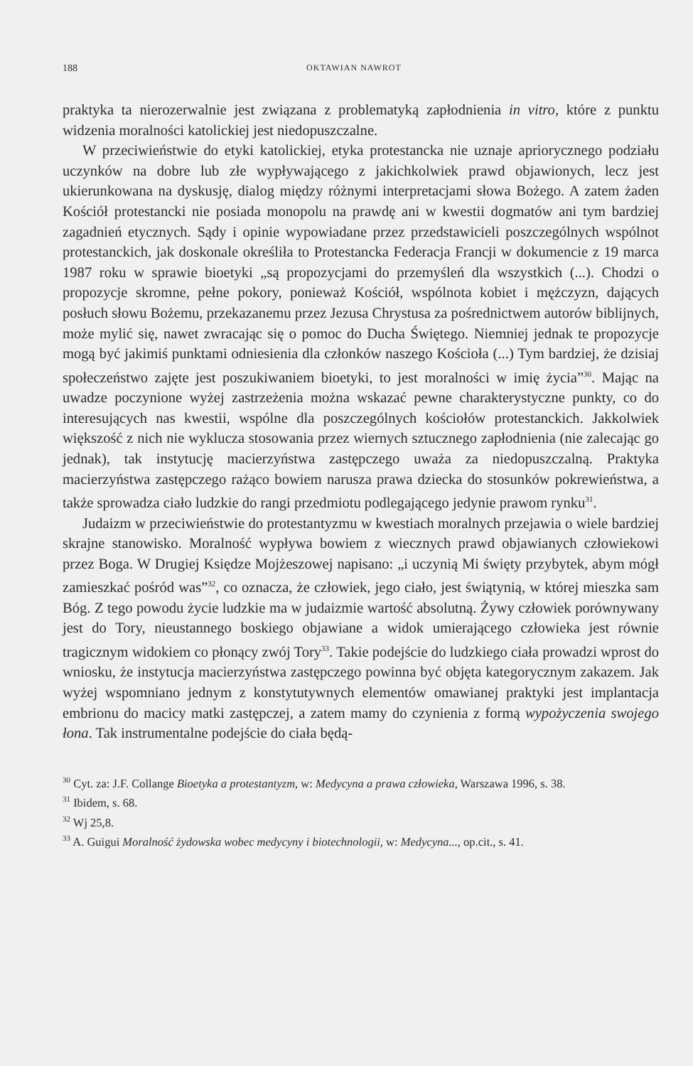188 OKTAWIAN NAWROT
praktyka ta nierozerwalnie jest związana z problematyką zapłodnienia in vitro, które z punktu widzenia moralności katolickiej jest niedopuszczalne.
W przeciwieństwie do etyki katolickiej, etyka protestancka nie uznaje apriorycznego podziału uczynków na dobre lub złe wypływającego z jakichkolwiek prawd objawionych, lecz jest ukierunkowana na dyskusję, dialog między różnymi interpretacjami słowa Bożego. A zatem żaden Kościół protestancki nie posiada monopolu na prawdę ani w kwestii dogmatów ani tym bardziej zagadnień etycznych. Sądy i opinie wypowiadane przez przedstawicieli poszczególnych wspólnot protestanckich, jak doskonale określiła to Protestancka Federacja Francji w dokumencie z 19 marca 1987 roku w sprawie bioetyki „są propozycjami do przemyśleń dla wszystkich (...). Chodzi o propozycje skromne, pełne pokory, ponieważ Kościół, wspólnota kobiet i mężczyzn, dających posłuch słowu Bożemu, przekazanemu przez Jezusa Chrystusa za pośrednictwem autorów biblijnych, może mylić się, nawet zwracając się o pomoc do Ducha Świętego. Niemniej jednak te propozycje mogą być jakimiś punktami odniesienia dla członków naszego Kościoła (...) Tym bardziej, że dzisiaj społeczeństwo zajęte jest poszukiwaniem bioetyki, to jest moralności w imię życia”<sup>30</sup>. Mając na uwadze poczynione wyżej zastrzeżenia można wskazać pewne charakterystyczne punkty, co do interesujących nas kwestii, wspólne dla poszczególnych kościołów protestanckich. Jakkolwiek większość z nich nie wyklucza stosowania przez wiernych sztucznego zapłodnienia (nie zalecając go jednak), tak instytucję macierzyństwa zastępczego uważa za niedopuszczalną. Praktyka macierzyństwa zastępczego rażąco bowiem narusza prawa dziecka do stosunków pokrewieństwa, a także sprowadza ciało ludzkie do rangi przedmiotu podlegającego jedynie prawom rynku<sup>31</sup>.
Judaizm w przeciwieństwie do protestantyzmu w kwestiach moralnych przejawia o wiele bardziej skrajne stanowisko. Moralność wypływa bowiem z wiecznych prawd objawianych człowiekowi przez Boga. W Drugiej Księdze Mojżeszowej napisano: „i uczynią Mi święty przybytek, abym mógł zamieszkać pośród was”<sup>32</sup>, co oznacza, że człowiek, jego ciało, jest świątynią, w której mieszka sam Bóg. Z tego powodu życie ludzkie ma w judaizmie wartość absolutną. Żywy człowiek porównywany jest do Tory, nieustannego boskiego objawiane a widok umierającego człowieka jest równie tragicznym widokiem co płonący zwój Tory<sup>33</sup>. Takie podejście do ludzkiego ciała prowadzi wprost do wniosku, że instytucja macierzyństwa zastępczego powinna być objęta kategorycznym zakazem. Jak wyżej wspomniano jednym z konstytutywnych elementów omawianej praktyki jest implantacja embrionu do macicy matki zastępczej, a zatem mamy do czynienia z formą wypożyczenia swojego łona. Tak instrumentalne podejście do ciała będą-
<sup>30</sup> Cyt. za: J.F. Collange Bioetyka a protestantyzm, w: Medycyna a prawa człowieka, Warszawa 1996, s. 38.
<sup>31</sup> Ibidem, s. 68.
<sup>32</sup> Wj 25,8.
<sup>33</sup> A. Guigui Moralność żydowska wobec medycyny i biotechnologii, w: Medycyna..., op.cit., s. 41.